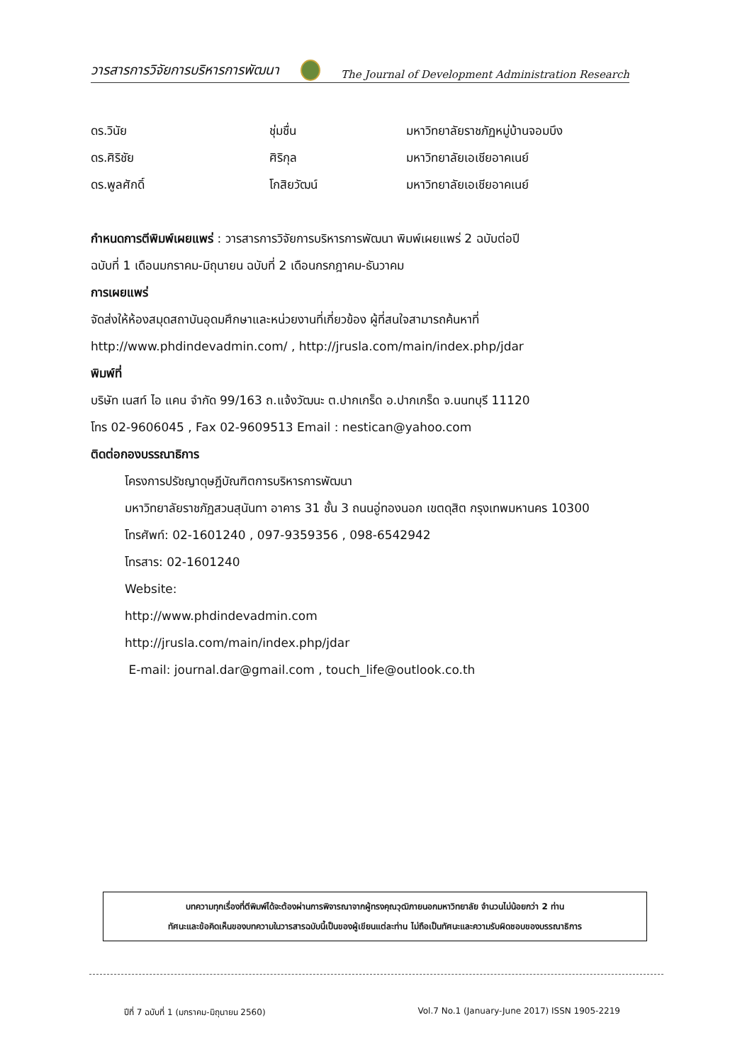วารสารการวิจัยการบริหารการพัฒนา The Journal of Development Administration Research
ดร.วินัย ชุ่มชื่น มหาวิทยาลัยราชภัฏหมู่บ้านจอมบึง
ดร.ศิริชัย ศิริกุล มหาวิทยาลัยเอเชียอาคเนย์
ดร.พูลศักดิ์ โกสิยวัฒน์ มหาวิทยาลัยเอเชียอาคเนย์
กำหนดการตีพิมพ์เผยแพร่ : วารสารการวิจัยการบริหารการพัฒนา พิมพ์เผยแพร่ 2 ฉบับต่อปี
ฉบับที่ 1 เดือนมกราคม-มิถุนายน ฉบับที่ 2 เดือนกรกฎาคม-ธันวาคม
การเผยแพร่
จัดส่งให้ห้องสมุดสถาบันอุดมศึกษาและหน่วยงานที่เกี่ยวข้อง ผู้ที่สนใจสามารถค้นหาที่
http://www.phdindevadmin.com/ , http://jrusla.com/main/index.php/jdar
พิมพ์ที่
บริษัท เนสท์ ไอ แคน จำกัด 99/163 ถ.แจ้งวัฒนะ ต.ปากเกร็ด อ.ปากเกร็ด จ.นนทบุรี 11120
โทร 02-9606045 , Fax 02-9609513 Email : nestican@yahoo.com
ติดต่อกองบรรณาธิการ
โครงการปรัชญาดุษฎีบัณฑิตการบริหารการพัฒนา
มหาวิทยาลัยราชภัฏสวนสุนันทา อาคาร 31 ชั้น 3 ถนนอู่ทองนอก เขตดุสิต กรุงเทพมหานคร 10300
โทรศัพท์: 02-1601240 , 097-9359356 , 098-6542942
โทรสาร: 02-1601240
Website:
http://www.phdindevadmin.com
http://jrusla.com/main/index.php/jdar
E-mail: journal.dar@gmail.com , touch_life@outlook.co.th
บทความทุกเรื่องที่ตีพิมพ์ได้จะต้องผ่านการพิจารณาจากผู้ทรงคุณวุฒิภายนอกมหาวิทยาลัย จำนวนไม่น้อยกว่า 2 ท่าน
ทัศนะและข้อคิดเห็นของบทความในวารสารฉบับนี้เป็นของผู้เขียนแต่ละท่าน ไม่ถือเป็นทัศนะและความรับผิดชอบของบรรณาธิการ
ปีที่ 7 ฉบับที่ 1 (มกราคม-มิถุนายน 2560) Vol.7 No.1 (January-June 2017) ISSN 1905-2219